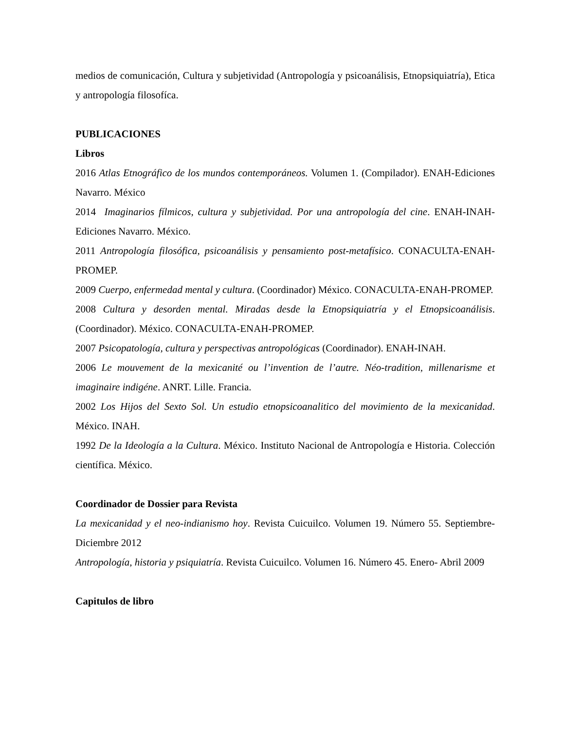medios de comunicación, Cultura y subjetividad (Antropología y psicoanálisis, Etnopsiquiatría), Etica y antropología filosofíca.
PUBLICACIONES
Libros
2016 Atlas Etnográfico de los mundos contemporáneos. Volumen 1. (Compilador). ENAH-Ediciones Navarro. México
2014 Imaginarios fílmicos, cultura y subjetividad. Por una antropología del cine. ENAH-INAH-Ediciones Navarro. México.
2011 Antropología filosófica, psicoanálisis y pensamiento post-metafísico. CONACULTA-ENAH-PROMEP.
2009 Cuerpo, enfermedad mental y cultura. (Coordinador) México. CONACULTA-ENAH-PROMEP.
2008 Cultura y desorden mental. Miradas desde la Etnopsiquiatría y el Etnopsicoanálisis. (Coordinador). México. CONACULTA-ENAH-PROMEP.
2007 Psicopatología, cultura y perspectivas antropológicas (Coordinador). ENAH-INAH.
2006 Le mouvement de la mexicanité ou l’invention de l’autre. Néo-tradition, millenarisme et imaginaire indigéne. ANRT. Lille. Francia.
2002 Los Hijos del Sexto Sol. Un estudio etnopsicoanalitico del movimiento de la mexicanidad. México. INAH.
1992 De la Ideología a la Cultura. México. Instituto Nacional de Antropología e Historia. Colección científica. México.
Coordinador de Dossier para Revista
La mexicanidad y el neo-indianismo hoy. Revista Cuicuilco. Volumen 19. Número 55. Septiembre-Diciembre 2012
Antropología, historia y psiquiatría. Revista Cuicuilco. Volumen 16. Número 45. Enero- Abril 2009
Capitulos de libro